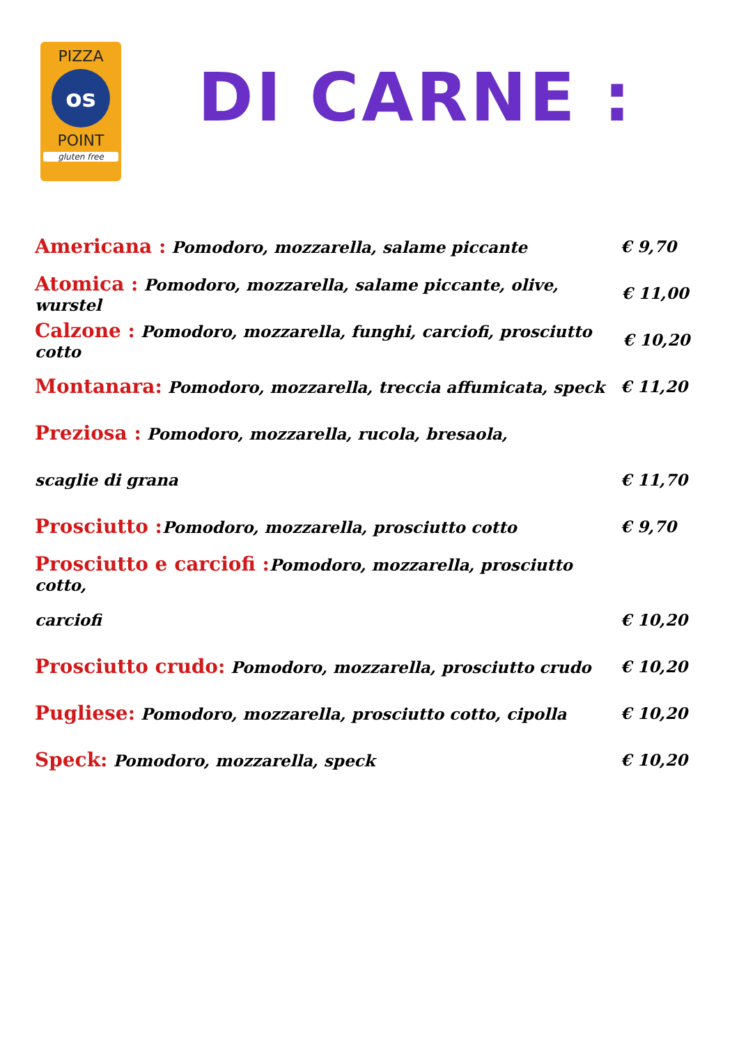PIZZA
os
POINT
gluten free
DI CARNE :
Americana : Pomodoro, mozzarella, salame piccante € 9,70
Atomica : Pomodoro, mozzarella, salame piccante, olive, wurstel € 11,00
Calzone : Pomodoro, mozzarella, funghi, carciofi, prosciutto cotto € 10,20
Montanara: Pomodoro, mozzarella, treccia affumicata, speck € 11,20
Preziosa : Pomodoro, mozzarella, rucola, bresaola,
scaglie di grana € 11,70
Prosciutto : Pomodoro, mozzarella, prosciutto cotto € 9,70
Prosciutto e carciofi : Pomodoro, mozzarella, prosciutto cotto,
carciofi € 10,20
Prosciutto crudo: Pomodoro, mozzarella, prosciutto crudo € 10,20
Pugliese: Pomodoro, mozzarella, prosciutto cotto, cipolla € 10,20
Speck: Pomodoro, mozzarella, speck € 10,20